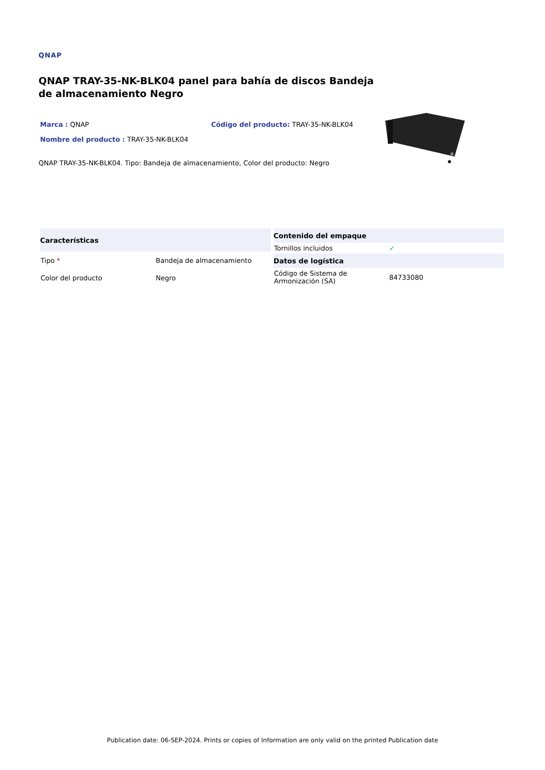QNAP
QNAP TRAY-35-NK-BLK04 panel para bahía de discos Bandeja de almacenamiento Negro
Marca : QNAP Código del producto: TRAY-35-NK-BLK04
Nombre del producto : TRAY-35-NK-BLK04
QNAP TRAY-35-NK-BLK04. Tipo: Bandeja de almacenamiento, Color del producto: Negro
| Características | |
| --- | --- |
| Tipo * | Bandeja de almacenamiento |
| Color del producto | Negro |
| Contenido del empaque | |
| --- | --- |
| Tornillos incluidos | ✓ |
| Datos de logística | |
| Código de Sistema de Armonización (SA) | 84733080 |
Publication date: 06-SEP-2024. Prints or copies of Information are only valid on the printed Publication date